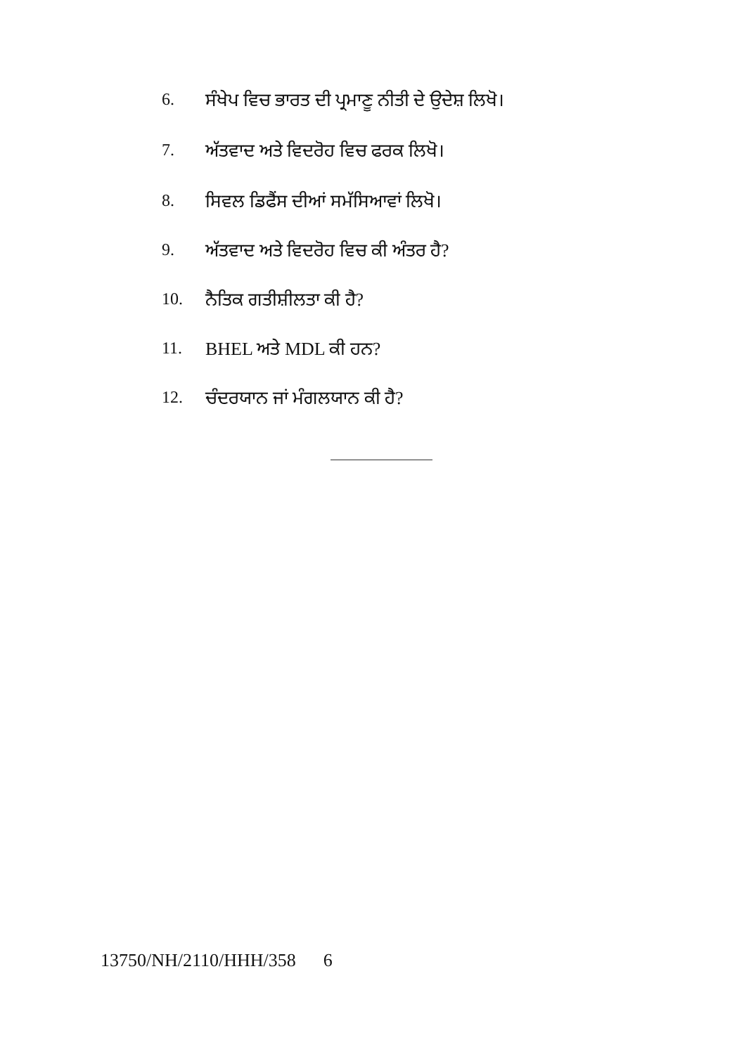6. ਸੰਖੇਪ ਵਿਚ ਭਾਰਤ ਦੀ ਪ੍ਰਮਾਣੂ ਨੀਤੀ ਦੇ ਉਦੇਸ਼ ਲਿਖੋ।
7. ਅੱਤਵਾਦ ਅਤੇ ਵਿਦਰੋਹ ਵਿਚ ਫਰਕ ਲਿਖੋ।
8. ਸਿਵਲ ਡਿਫੈਂਸ ਦੀਆਂ ਸਮੱਸਿਆਵਾਂ ਲਿਖੋ।
9. ਅੱਤਵਾਦ ਅਤੇ ਵਿਦਰੋਹ ਵਿਚ ਕੀ ਅੰਤਰ ਹੈ?
10. ਨੈਤਿਕ ਗਤੀਸ਼ੀਲਤਾ ਕੀ ਹੈ?
11. BHEL ਅਤੇ MDL ਕੀ ਹਨ?
12. ਚੰਦਰਯਾਨ ਜਾਂ ਮੰਗਲਯਾਨ ਕੀ ਹੈ?
13750/NH/2110/HHH/358 6